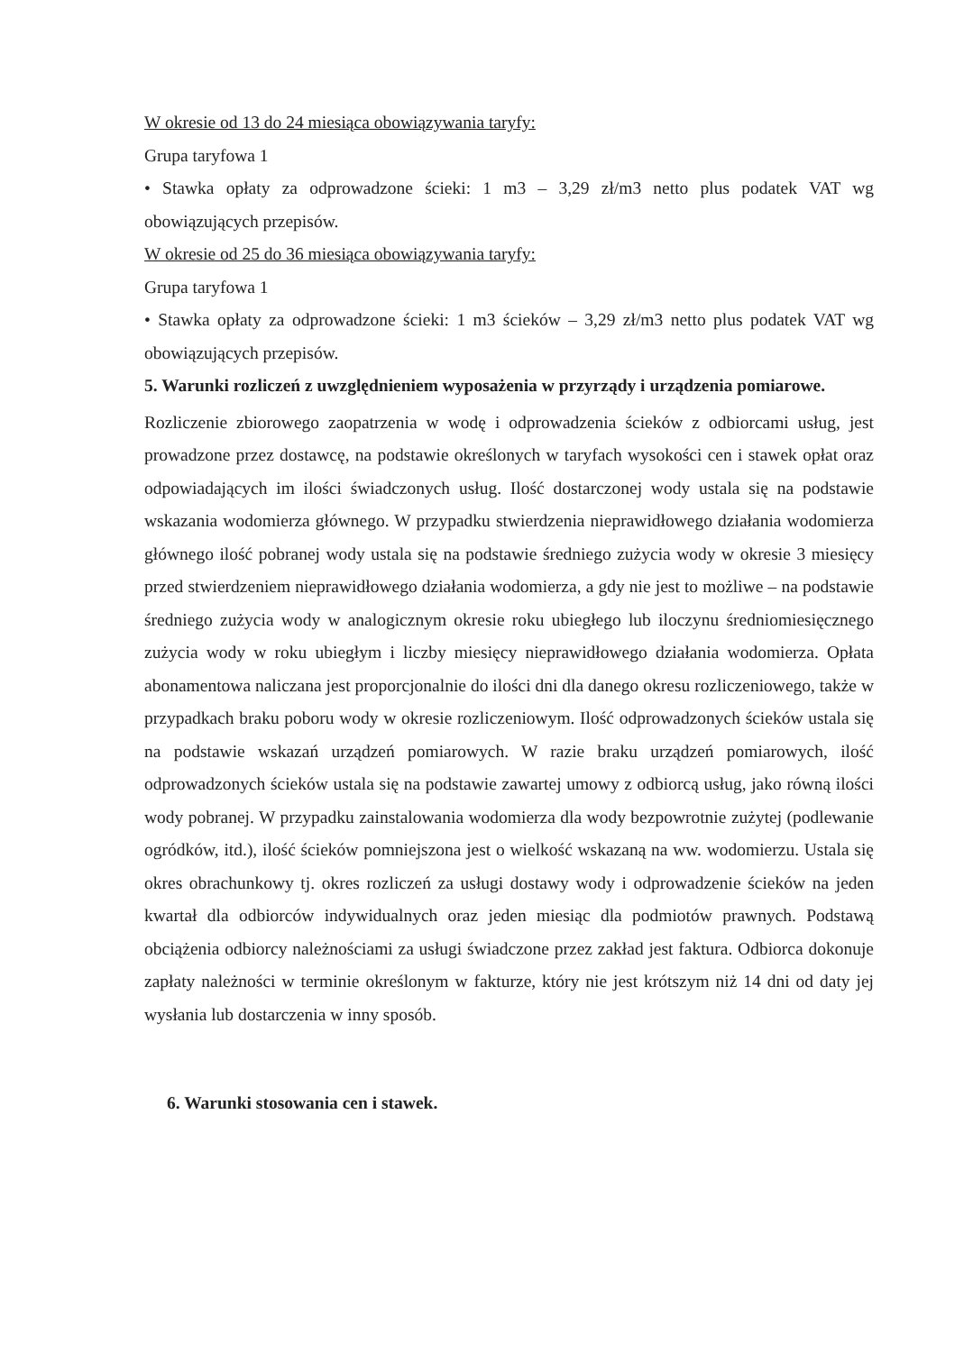W okresie od 13 do 24 miesiąca obowiązywania taryfy:
Grupa taryfowa 1
• Stawka opłaty za odprowadzone ścieki: 1 m3 – 3,29 zł/m3 netto plus podatek VAT wg obowiązujących przepisów.
W okresie od 25 do 36 miesiąca obowiązywania taryfy:
Grupa taryfowa 1
• Stawka opłaty za odprowadzone ścieki: 1 m3 ścieków – 3,29 zł/m3 netto plus podatek VAT wg obowiązujących przepisów.
5. Warunki rozliczeń z uwzględnieniem wyposażenia w przyrządy i urządzenia pomiarowe.
Rozliczenie zbiorowego zaopatrzenia w wodę i odprowadzenia ścieków z odbiorcami usług, jest prowadzone przez dostawcę, na podstawie określonych w taryfach wysokości cen i stawek opłat oraz odpowiadających im ilości świadczonych usług. Ilość dostarczonej wody ustala się na podstawie wskazania wodomierza głównego. W przypadku stwierdzenia nieprawidłowego działania wodomierza głównego ilość pobranej wody ustala się na podstawie średniego zużycia wody w okresie 3 miesięcy przed stwierdzeniem nieprawidłowego działania wodomierza, a gdy nie jest to możliwe – na podstawie średniego zużycia wody w analogicznym okresie roku ubiegłego lub iloczynu średniomiesięcznego zużycia wody w roku ubiegłym i liczby miesięcy nieprawidłowego działania wodomierza. Opłata abonamentowa naliczana jest proporcjonalnie do ilości dni dla danego okresu rozliczeniowego, także w przypadkach braku poboru wody w okresie rozliczeniowym. Ilość odprowadzonych ścieków ustala się na podstawie wskazań urządzeń pomiarowych. W razie braku urządzeń pomiarowych, ilość odprowadzonych ścieków ustala się na podstawie zawartej umowy z odbiorcą usług, jako równą ilości wody pobranej. W przypadku zainstalowania wodomierza dla wody bezpowrotnie zużytej (podlewanie ogródków, itd.), ilość ścieków pomniejszona jest o wielkość wskazaną na ww. wodomierzu. Ustala się okres obrachunkowy tj. okres rozliczeń za usługi dostawy wody i odprowadzenie ścieków na jeden kwartał dla odbiorców indywidualnych oraz jeden miesiąc dla podmiotów prawnych. Podstawą obciążenia odbiorcy należnościami za usługi świadczone przez zakład jest faktura. Odbiorca dokonuje zapłaty należności w terminie określonym w fakturze, który nie jest krótszym niż 14 dni od daty jej wysłania lub dostarczenia w inny sposób.
6. Warunki stosowania cen i stawek.